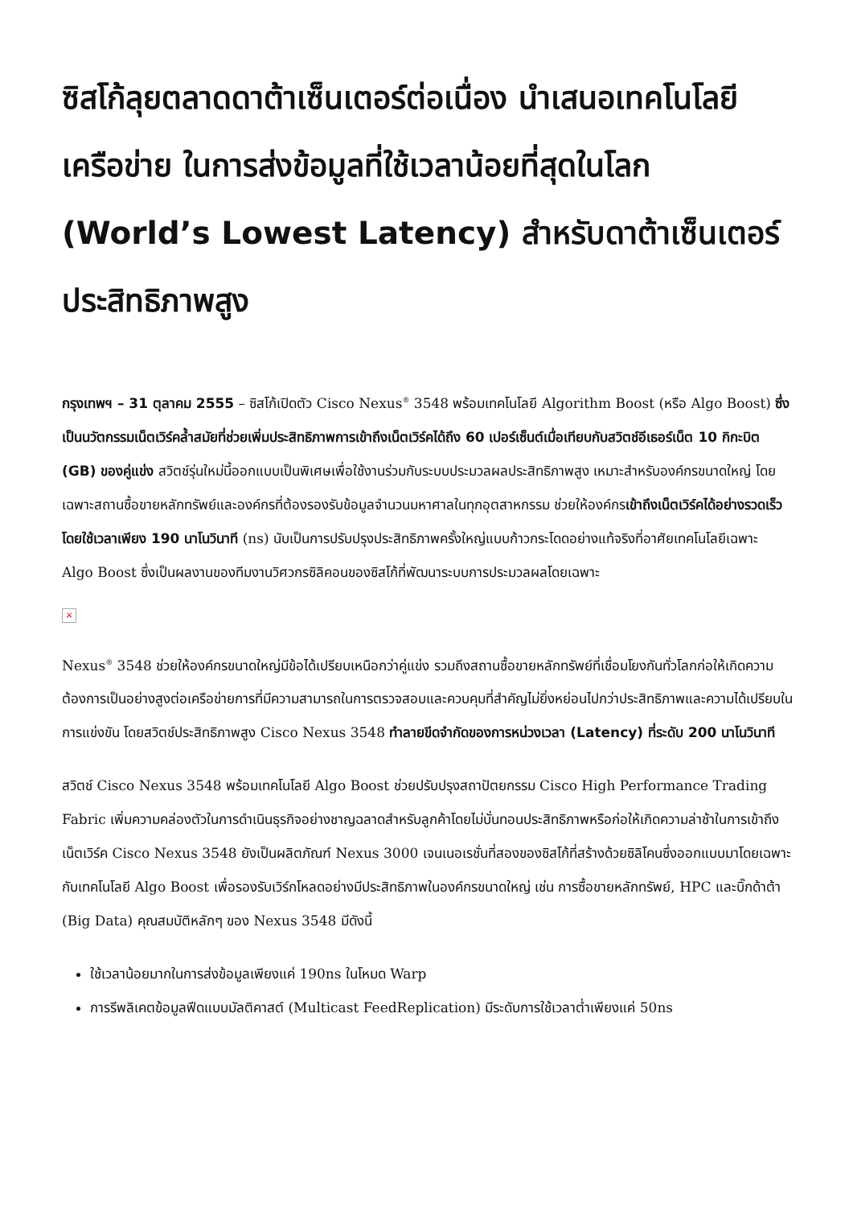ซิสโก้ลุยตลาดดาต้าเซ็นเตอร์ต่อเนื่อง นำเสนอเทคโนโลยีเครือข่าย ในการส่งข้อมูลที่ใช้เวลาน้อยที่สุดในโลก (World’s Lowest Latency) สำหรับดาต้าเซ็นเตอร์ประสิทธิภาพสูง
กรุงเทพฯ – 31 ตุลาคม 2555 – ซิสโก้เปิดตัว Cisco Nexus<sup>®</sup> 3548 พร้อมเทคโนโลยี Algorithm Boost (หรือ Algo Boost) ซึ่งเป็นนวัตกรรมเน็ตเวิร์คล้ำสมัยที่ช่วยเพิ่มประสิทธิภาพการเข้าถึงเน็ตเวิร์คได้ถึง 60 เปอร์เซ็นต์เมื่อเทียบกับสวิตช์อีเธอร์เน็ต 10 กิกะบิต (GB) ของคู่แข่ง สวิตช์รุ่นใหม่นี้ออกแบบเป็นพิเศษเพื่อใช้งานร่วมกับระบบประมวลผลประสิทธิภาพสูง เหมาะสำหรับองค์กรขนาดใหญ่ โดยเฉพาะสถานซื้อขายหลักทรัพย์และองค์กรที่ต้องรองรับข้อมูลจำนวนมหาศาลในทุกอุตสาหกรรม ช่วยให้องค์กรเข้าถึงเน็ตเวิร์คได้อย่างรวดเร็ว โดยใช้เวลาเพียง 190 นาโนวินาที (ns) นับเป็นการปรับปรุงประสิทธิภาพครั้งใหญ่แบบก้าวกระโดดอย่างแท้จริงที่อาศัยเทคโนโลยีเฉพาะ Algo Boost ซึ่งเป็นผลงานของทีมงานวิศวกรซิลิคอนของซิสโก้ที่พัฒนาระบบการประมวลผลโดยเฉพาะ
×
Nexus<sup>®</sup> 3548 ช่วยให้องค์กรขนาดใหญ่มีข้อได้เปรียบเหนือกว่าคู่แข่ง รวมถึงสถานซื้อขายหลักทรัพย์ที่เชื่อมโยงกันทั่วโลกก่อให้เกิดความต้องการเป็นอย่างสูงต่อเครือข่ายการที่มีความสามารถในการตรวจสอบและควบคุมที่สำคัญไม่ยิ่งหย่อนไปกว่าประสิทธิภาพและความได้เปรียบในการแข่งขัน โดยสวิตช์ประสิทธิภาพสูง Cisco Nexus 3548 ทำลายขีดจำกัดของการหน่วงเวลา (Latency) ที่ระดับ 200 นาโนวินาที
สวิตช์ Cisco Nexus 3548 พร้อมเทคโนโลยี Algo Boost ช่วยปรับปรุงสถาปัตยกรรม Cisco High Performance Trading Fabric เพิ่มความคล่องตัวในการดำเนินธุรกิจอย่างชาญฉลาดสำหรับลูกค้าโดยไม่บั่นทอนประสิทธิภาพหรือก่อให้เกิดความล่าช้าในการเข้าถึงเน็ตเวิร์ค Cisco Nexus 3548 ยังเป็นผลิตภัณฑ์ Nexus 3000 เจนเนอเรชั่นที่สองของซิสโก้ที่สร้างด้วยซิลิโคนซึ่งออกแบบมาโดยเฉพาะกับเทคโนโลยี Algo Boost เพื่อรองรับเวิร์กโหลดอย่างมีประสิทธิภาพในองค์กรขนาดใหญ่ เช่น การซื้อขายหลักทรัพย์, HPC และบิ๊กด้าต้า (Big Data) คุณสมบัติหลักๆ ของ Nexus 3548 มีดังนี้
ใช้เวลาน้อยมากในการส่งข้อมูลเพียงแค่ 190ns ในโหมด Warp
การรีพลิเคตข้อมูลฟีดแบบมัลติคาสต์ (Multicast FeedReplication) มีระดับการใช้เวลาต่ำเพียงแค่ 50ns